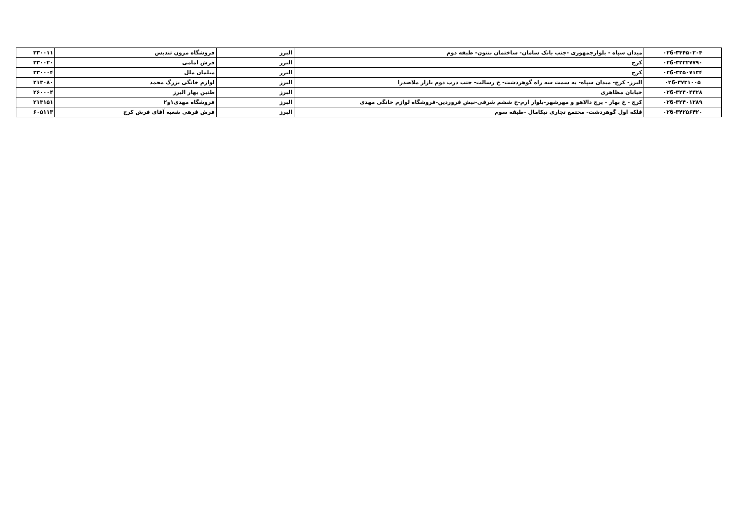| ۰۲6-۳۴۴۵۰۲۰۴ | میدان سپاه - بلوارجمهوری -جنب بانک سامان- ساختمان بنتون- طبقه دوم | البرز | فروشگاه مزون تندیس | ۳۳۰۰۱۱ |
| ۰۲6-۳۲۲۲۷۷۹۰ | کرج | البرز | فرش امامی | ۳۳۰۰۲۰ |
| ۰۲6-۳۲۵۰۷۱۳۴ | کرج | البرز | مبلمان ملل | ۳۳۰۰۰۴ |
| ۰۲6-۳۷۳۱۰۰۵ | البرز- کرج- میدان سپاه- به سمت سه راه گوهردشت- خ رسالت- جنب درب دوم بازار ملاصدرا | البرز | لوازم خانگی بزرگ محمد | ۲۱۳۰۸۰ |
| ۰۲6-۳۲۴۰۴۴۲۸ | خیابان مظاهری | البرز | طنین بهار البرز | ۲۶۰۰۰۴ |
| ۰۲6-۳۲۴۰۱۲۸۹ | کرج - خ بهار - برج دالاهو و مهرشهر-بلوار ارم-خ ششم شرقی-نبش فروردین-فروشگاه لوازم خانگی مهدی | البرز | فروشگاه مهدی۱و۲ | ۲۱۳۱۵۱ |
| ۰۲6-۳۴۲۵۶۴۲۰ | فلکه اول گوهردشت- مجتمع تجاری نیکامال -طبقه سوم | البرز | فرش فرهی شعبه آقای فرش کرج | ۶۰۵۱۱۳ |